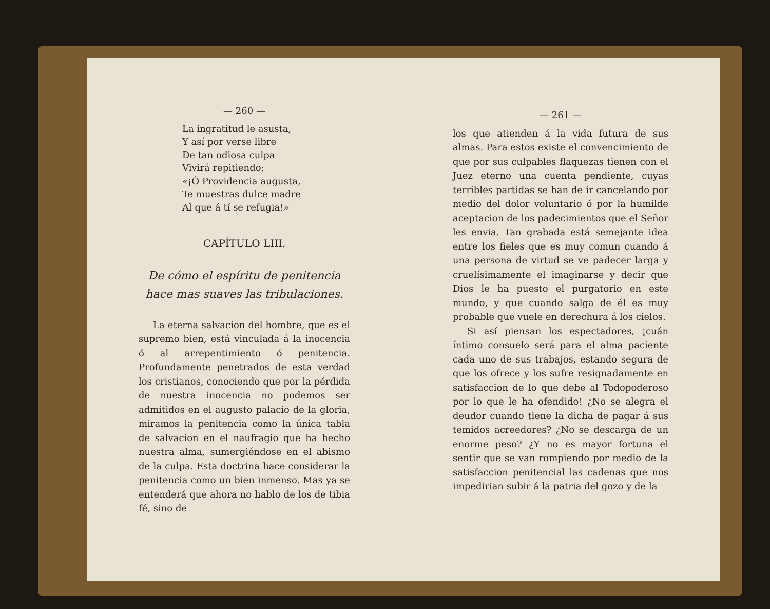— 260 —
La ingratitud le asusta,
Y así por verse libre
De tan odiosa culpa
Vivirá repitiendo:
«¡Ó Providencia augusta,
Te muestras dulce madre
Al que á tí se refugia!»
CAPÍTULO LIII.
De cómo el espíritu de penitencia hace mas suaves las tribulaciones.
La eterna salvacion del hombre, que es el supremo bien, está vinculada á la inocencia ó al arrepentimiento ó penitencia. Profundamente penetrados de esta verdad los cristianos, conociendo que por la pérdida de nuestra inocencia no podemos ser admitidos en el augusto palacio de la gloria, miramos la penitencia como la única tabla de salvacion en el naufragio que ha hecho nuestra alma, sumergiéndose en el abismo de la culpa. Esta doctrina hace considerar la penitencia como un bien inmenso. Mas ya se entenderá que ahora no hablo de los de tibia fé, sino de
— 261 —
los que atienden á la vida futura de sus almas. Para estos existe el convencimiento de que por sus culpables flaquezas tienen con el Juez eterno una cuenta pendiente, cuyas terribles partidas se han de ir cancelando por medio del dolor voluntario ó por la humilde aceptacion de los padecimientos que el Señor les envia. Tan grabada está semejante idea entre los fieles que es muy comun cuando á una persona de virtud se ve padecer larga y cruelísimamente el imaginarse y decir que Dios le ha puesto el purgatorio en este mundo, y que cuando salga de él es muy probable que vuele en derechura á los cielos.
Si así piensan los espectadores, ¡cuán íntimo consuelo será para el alma paciente cada uno de sus trabajos, estando segura de que los ofrece y los sufre resignadamente en satisfaccion de lo que debe al Todopoderoso por lo que le ha ofendido! ¿No se alegra el deudor cuando tiene la dicha de pagar á sus temidos acreedores? ¿No se descarga de un enorme peso? ¿Y no es mayor fortuna el sentir que se van rompiendo por medio de la satisfaccion penitencial las cadenas que nos impedirian subir á la patria del gozo y de la